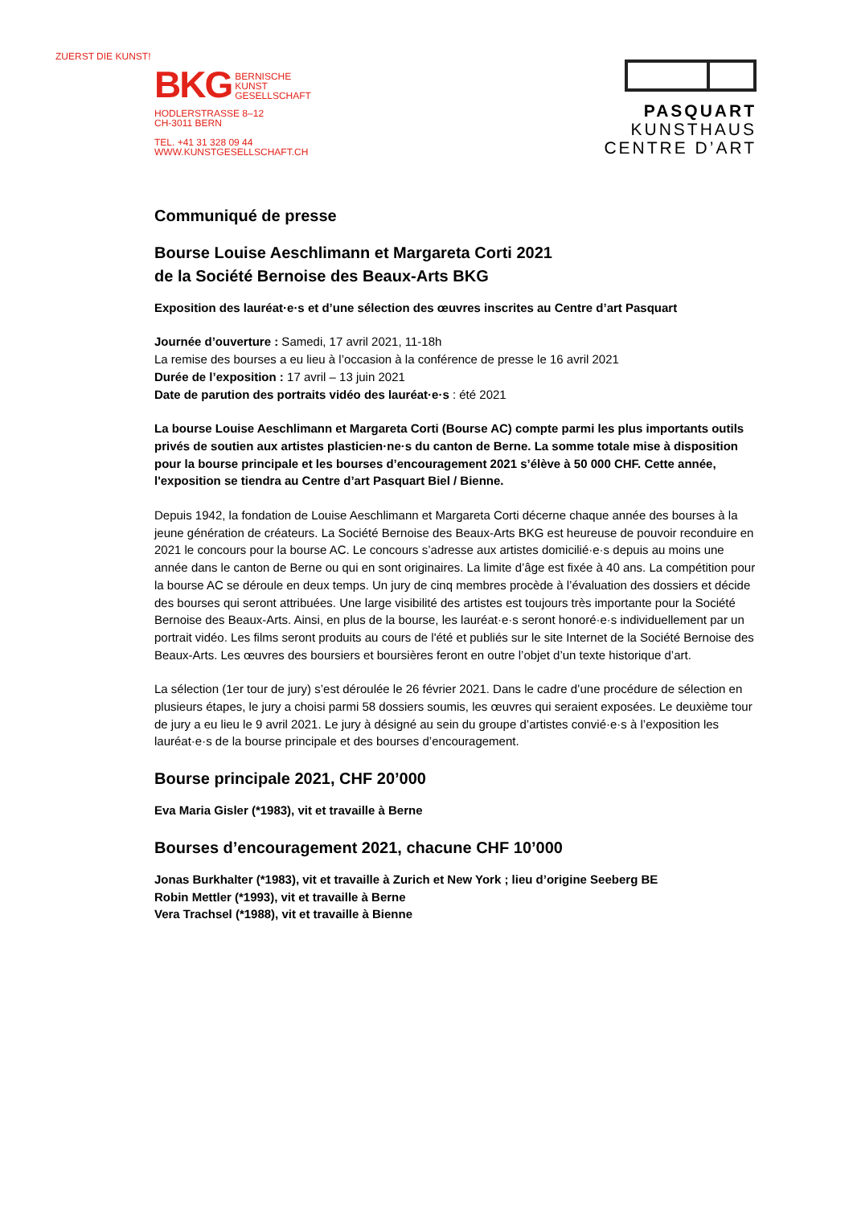ZUERST DIE KUNST!
BKG BERNISCHE
KUNST
GESELLSCHAFT
HODLERSTRASSE 8–12
CH-3011 BERN
TEL. +41 31 328 09 44
WWW.KUNSTGESELLSCHAFT.CH
PASQUART
KUNSTHAUS
CENTRE D’ART
Communiqué de presse
Bourse Louise Aeschlimann et Margareta Corti 2021
de la Société Bernoise des Beaux-Arts BKG
Exposition des lauréat·e·s et d’une sélection des œuvres inscrites au Centre d’art Pasquart
Journée d’ouverture : Samedi, 17 avril 2021, 11-18h
La remise des bourses a eu lieu à l’occasion à la conférence de presse le 16 avril 2021
Durée de l’exposition : 17 avril – 13 juin 2021
Date de parution des portraits vidéo des lauréat·e·s : été 2021
La bourse Louise Aeschlimann et Margareta Corti (Bourse AC) compte parmi les plus importants outils privés de soutien aux artistes plasticien·ne·s du canton de Berne. La somme totale mise à disposition pour la bourse principale et les bourses d’encouragement 2021 s’élève à 50 000 CHF. Cette année, l'exposition se tiendra au Centre d’art Pasquart Biel / Bienne.
Depuis 1942, la fondation de Louise Aeschlimann et Margareta Corti décerne chaque année des bourses à la jeune génération de créateurs. La Société Bernoise des Beaux-Arts BKG est heureuse de pouvoir reconduire en 2021 le concours pour la bourse AC. Le concours s’adresse aux artistes domicilié·e·s depuis au moins une année dans le canton de Berne ou qui en sont originaires. La limite d’âge est fixée à 40 ans. La compétition pour la bourse AC se déroule en deux temps. Un jury de cinq membres procède à l’évaluation des dossiers et décide des bourses qui seront attribuées. Une large visibilité des artistes est toujours très importante pour la Société Bernoise des Beaux-Arts. Ainsi, en plus de la bourse, les lauréat·e·s seront honoré·e·s individuellement par un portrait vidéo. Les films seront produits au cours de l'été et publiés sur le site Internet de la Société Bernoise des Beaux-Arts. Les œuvres des boursiers et boursières feront en outre l’objet d’un texte historique d’art.
La sélection (1er tour de jury) s’est déroulée le 26 février 2021. Dans le cadre d’une procédure de sélection en plusieurs étapes, le jury a choisi parmi 58 dossiers soumis, les œuvres qui seraient exposées. Le deuxième tour de jury a eu lieu le 9 avril 2021. Le jury à désigné au sein du groupe d’artistes convié·e·s à l’exposition les lauréat·e·s de la bourse principale et des bourses d’encouragement.
Bourse principale 2021, CHF 20’000
Eva Maria Gisler (*1983), vit et travaille à Berne
Bourses d’encouragement 2021, chacune CHF 10’000
Jonas Burkhalter (*1983), vit et travaille à Zurich et New York ; lieu d’origine Seeberg BE
Robin Mettler (*1993), vit et travaille à Berne
Vera Trachsel (*1988), vit et travaille à Bienne